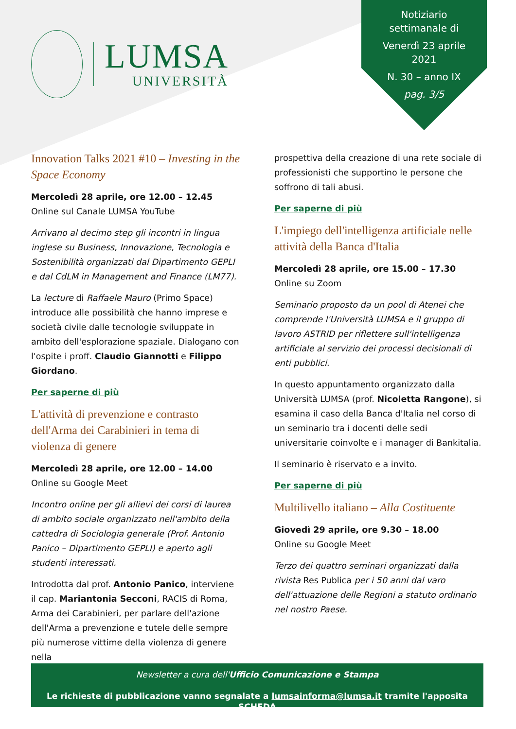LUMSA
UNIVERSITÀ
Notiziario
settimanale di
Venerdì 23 aprile
2021
N. 30 – anno IX
pag. 3/5
Innovation Talks 2021 #10 – Investing in the Space Economy
Mercoledì 28 aprile, ore 12.00 – 12.45
Online sul Canale LUMSA YouTube
Arrivano al decimo step gli incontri in lingua inglese su Business, Innovazione, Tecnologia e Sostenibilità organizzati dal Dipartimento GEPLI e dal CdLM in Management and Finance (LM77).
La lecture di Raffaele Mauro (Primo Space) introduce alle possibilità che hanno imprese e società civile dalle tecnologie sviluppate in ambito dell'esplorazione spaziale. Dialogano con l'ospite i proff. Claudio Giannotti e Filippo Giordano.
Per saperne di più
L'attività di prevenzione e contrasto dell'Arma dei Carabinieri in tema di violenza di genere
Mercoledì 28 aprile, ore 12.00 – 14.00
Online su Google Meet
Incontro online per gli allievi dei corsi di laurea di ambito sociale organizzato nell'ambito della cattedra di Sociologia generale (Prof. Antonio Panico – Dipartimento GEPLI) e aperto agli studenti interessati.
Introdotta dal prof. Antonio Panico, interviene il cap. Mariantonia Secconi, RACIS di Roma, Arma dei Carabinieri, per parlare dell'azione dell'Arma a prevenzione e tutele delle sempre più numerose vittime della violenza di genere nella
prospettiva della creazione di una rete sociale di professionisti che supportino le persone che soffrono di tali abusi.
Per saperne di più
L'impiego dell'intelligenza artificiale nelle attività della Banca d'Italia
Mercoledì 28 aprile, ore 15.00 – 17.30
Online su Zoom
Seminario proposto da un pool di Atenei che comprende l'Università LUMSA e il gruppo di lavoro ASTRID per riflettere sull'intelligenza artificiale al servizio dei processi decisionali di enti pubblici.
In questo appuntamento organizzato dalla Università LUMSA (prof. Nicoletta Rangone), si esamina il caso della Banca d'Italia nel corso di un seminario tra i docenti delle sedi universitarie coinvolte e i manager di Bankitalia.
Il seminario è riservato e a invito.
Per saperne di più
Multilivello italiano – Alla Costituente
Giovedì 29 aprile, ore 9.30 – 18.00
Online su Google Meet
Terzo dei quattro seminari organizzati dalla rivista Res Publica per i 50 anni dal varo dell'attuazione delle Regioni a statuto ordinario nel nostro Paese.
Newsletter a cura dell'Ufficio Comunicazione e Stampa
Le richieste di pubblicazione vanno segnalate a lumsainforma@lumsa.it tramite l'apposita SCHEDA